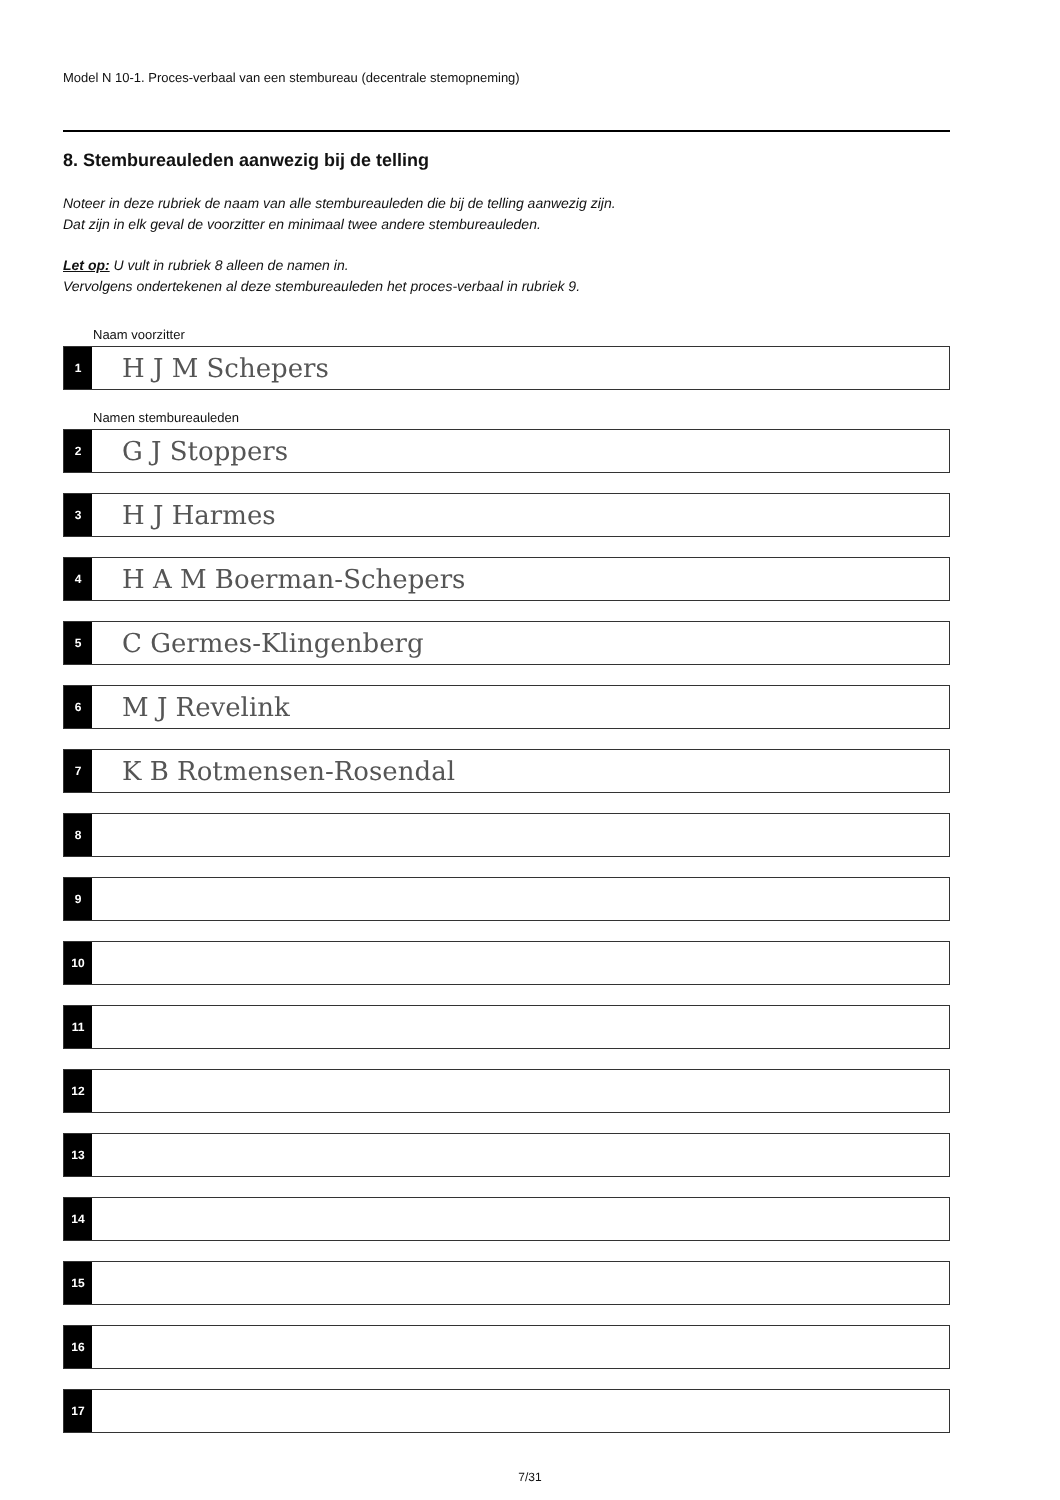Model N 10-1. Proces-verbaal van een stembureau (decentrale stemopneming)
8. Stembureauleden aanwezig bij de telling
Noteer in deze rubriek de naam van alle stembureauleden die bij de telling aanwezig zijn.
Dat zijn in elk geval de voorzitter en minimaal twee andere stembureauleden.
Let op: U vult in rubriek 8 alleen de namen in.
Vervolgens ondertekenen al deze stembureauleden het proces-verbaal in rubriek 9.
Naam voorzitter
1
H J M Schepers
Namen stembureauleden
2
G J Stoppers
3
H J Harmes
4
H A M Boerman-Schepers
5
C Germes-Klingenberg
6
M J Revelink
7
K B Rotmensen-Rosendal
8
9
10
11
12
13
14
15
16
17
7/31